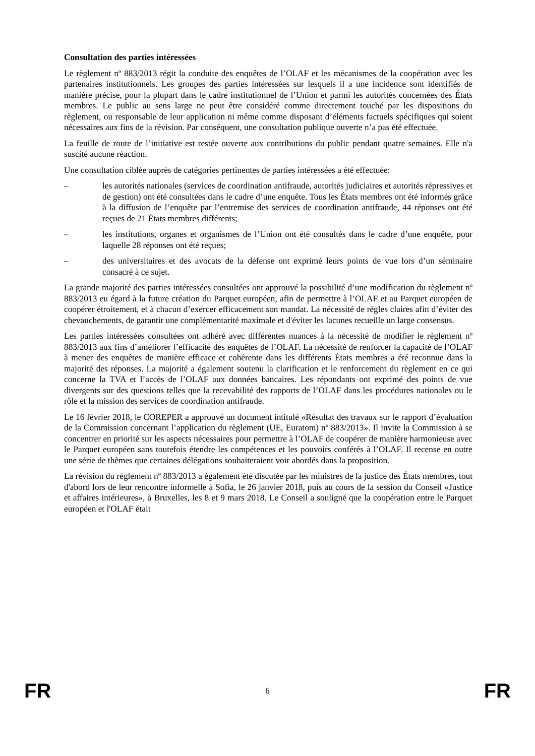Consultation des parties intéressées
Le règlement nº 883/2013 régit la conduite des enquêtes de l’OLAF et les mécanismes de la coopération avec les partenaires institutionnels. Les groupes des parties intéressées sur lesquels il a une incidence sont identifiés de manière précise, pour la plupart dans le cadre institutionnel de l’Union et parmi les autorités concernées des États membres. Le public au sens large ne peut être considéré comme directement touché par les dispositions du règlement, ou responsable de leur application ni même comme disposant d’éléments factuels spécifiques qui soient nécessaires aux fins de la révision. Par conséquent, une consultation publique ouverte n’a pas été effectuée.
La feuille de route de l’initiative est restée ouverte aux contributions du public pendant quatre semaines. Elle n'a suscité aucune réaction.
Une consultation ciblée auprès de catégories pertinentes de parties intéressées a été effectuée:
– les autorités nationales (services de coordination antifraude, autorités judiciaires et autorités répressives et de gestion) ont été consultées dans le cadre d’une enquête. Tous les États membres ont été informés grâce à la diffusion de l’enquête par l’entremise des services de coordination antifraude, 44 réponses ont été reçues de 21 États membres différents;
– les institutions, organes et organismes de l’Union ont été consultés dans le cadre d’une enquête, pour laquelle 28 réponses ont été reçues;
– des universitaires et des avocats de la défense ont exprimé leurs points de vue lors d’un séminaire consacré à ce sujet.
La grande majorité des parties intéressées consultées ont approuvé la possibilité d’une modification du règlement nº 883/2013 eu égard à la future création du Parquet européen, afin de permettre à l’OLAF et au Parquet européen de coopérer étroitement, et à chacun d’exercer efficacement son mandat. La nécessité de règles claires afin d’éviter des chevauchements, de garantir une complémentarité maximale et d'éviter les lacunes recueille un large consensus.
Les parties intéressées consultées ont adhéré avec différentes nuances à la nécessité de modifier le règlement nº 883/2013 aux fins d’améliorer l’efficacité des enquêtes de l’OLAF. La nécessité de renforcer la capacité de l’OLAF à mener des enquêtes de manière efficace et cohérente dans les différents États membres a été reconnue dans la majorité des réponses. La majorité a également soutenu la clarification et le renforcement du règlement en ce qui concerne la TVA et l’accès de l’OLAF aux données bancaires. Les répondants ont exprimé des points de vue divergents sur des questions telles que la recevabilité des rapports de l’OLAF dans les procédures nationales ou le rôle et la mission des services de coordination antifraude.
Le 16 février 2018, le COREPER a approuvé un document intitulé «Résultat des travaux sur le rapport d’évaluation de la Commission concernant l’application du règlement (UE, Euratom) nº 883/2013». Il invite la Commission à se concentrer en priorité sur les aspects nécessaires pour permettre à l’OLAF de coopérer de manière harmonieuse avec le Parquet européen sans toutefois étendre les compétences et les pouvoirs conférés à l’OLAF. Il recense en outre une série de thèmes que certaines délégations souhaiteraient voir abordés dans la proposition.
La révision du règlement nº 883/2013 a également été discutée par les ministres de la justice des États membres, tout d'abord lors de leur rencontre informelle à Sofia, le 26 janvier 2018, puis au cours de la session du Conseil «Justice et affaires intérieures», à Bruxelles, les 8 et 9 mars 2018. Le Conseil a souligné que la coopération entre le Parquet européen et l'OLAF était
FR 6 FR